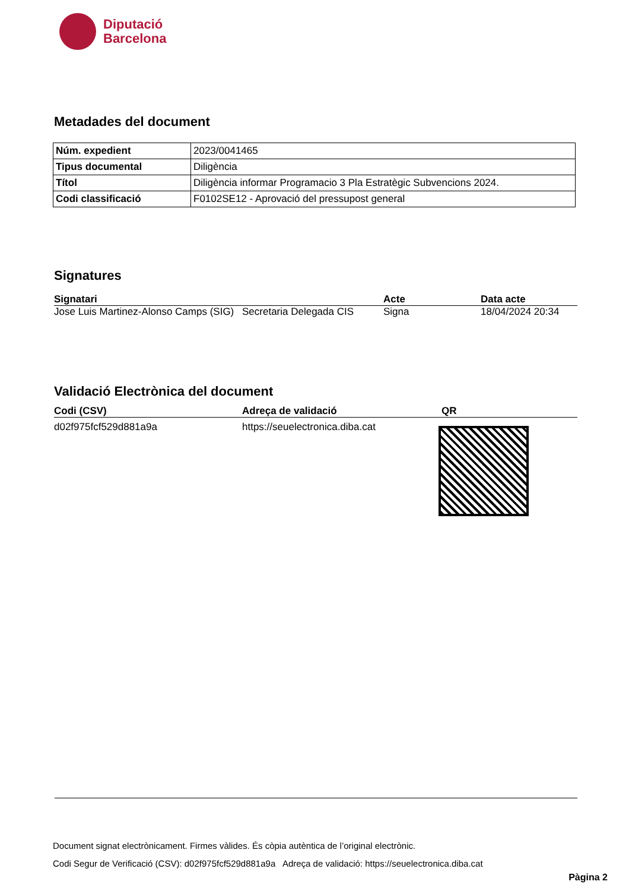Diputació
Barcelona
Metadades del document
| Núm. expedient | 2023/0041465 |
| Tipus documental | Diligència |
| Títol | Diligència informar Programacio 3 Pla Estratègic Subvencions 2024. |
| Codi classificació | F0102SE12 - Aprovació del pressupost general |
Signatures
| Signatari | | Acte | Data acte |
| --- | --- | --- | --- |
| Jose Luis Martinez-Alonso Camps (SIG) | Secretaria Delegada CIS | Signa | 18/04/2024 20:34 |
Validació Electrònica del document
| Codi (CSV) | Adreça de validació | QR |
| --- | --- | --- |
| d02f975fcf529d881a9a | https://seuelectronica.diba.cat | |
Document signat electrònicament. Firmes vàlides. És còpia autèntica de l’original electrònic.
Codi Segur de Verificació (CSV): d02f975fcf529d881a9a Adreça de validació: https://seuelectronica.diba.cat
Pàgina 2